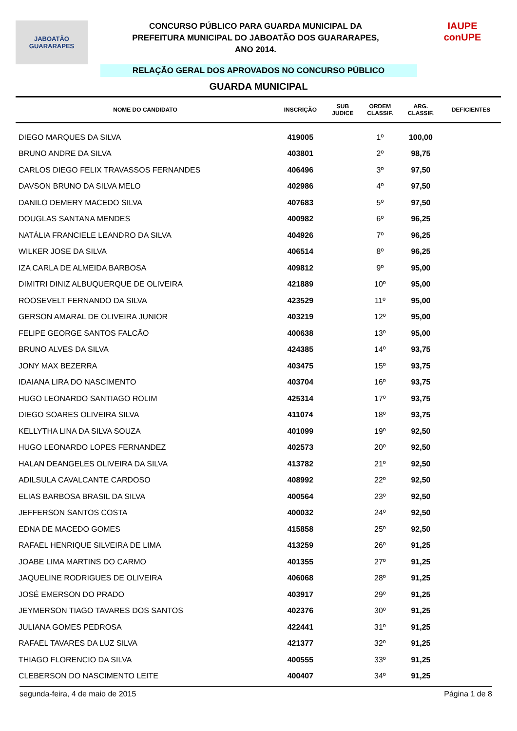JABOATÃO
GUARARAPES
CONCURSO PÚBLICO PARA GUARDA MUNICIPAL DA
PREFEITURA MUNICIPAL DO JABOATÃO DOS GUARARAPES,
ANO 2014.
IAUPE
conUPE
RELAÇÃO GERAL DOS APROVADOS NO CONCURSO PÚBLICO
GUARDA MUNICIPAL
| NOME DO CANDIDATO | INSCRIÇÃO | SUB JUDICE | ORDEM CLASSIF. | ARG. CLASSIF. | DEFICIENTES |
| --- | --- | --- | --- | --- | --- |
| DIEGO MARQUES DA SILVA | 419005 | | 1º | 100,00 | |
| BRUNO ANDRE DA SILVA | 403801 | | 2º | 98,75 | |
| CARLOS DIEGO FELIX TRAVASSOS FERNANDES | 406496 | | 3º | 97,50 | |
| DAVSON BRUNO DA SILVA MELO | 402986 | | 4º | 97,50 | |
| DANILO DEMERY MACEDO SILVA | 407683 | | 5º | 97,50 | |
| DOUGLAS SANTANA MENDES | 400982 | | 6º | 96,25 | |
| NATÁLIA FRANCIELE LEANDRO DA SILVA | 404926 | | 7º | 96,25 | |
| WILKER JOSE DA SILVA | 406514 | | 8º | 96,25 | |
| IZA CARLA DE ALMEIDA BARBOSA | 409812 | | 9º | 95,00 | |
| DIMITRI DINIZ ALBUQUERQUE DE OLIVEIRA | 421889 | | 10º | 95,00 | |
| ROOSEVELT FERNANDO DA SILVA | 423529 | | 11º | 95,00 | |
| GERSON AMARAL DE OLIVEIRA JUNIOR | 403219 | | 12º | 95,00 | |
| FELIPE GEORGE SANTOS FALCÃO | 400638 | | 13º | 95,00 | |
| BRUNO ALVES DA SILVA | 424385 | | 14º | 93,75 | |
| JONY MAX BEZERRA | 403475 | | 15º | 93,75 | |
| IDAIANA LIRA DO NASCIMENTO | 403704 | | 16º | 93,75 | |
| HUGO LEONARDO SANTIAGO ROLIM | 425314 | | 17º | 93,75 | |
| DIEGO SOARES OLIVEIRA SILVA | 411074 | | 18º | 93,75 | |
| KELLYTHA LINA DA SILVA SOUZA | 401099 | | 19º | 92,50 | |
| HUGO LEONARDO LOPES FERNANDEZ | 402573 | | 20º | 92,50 | |
| HALAN DEANGELES OLIVEIRA DA SILVA | 413782 | | 21º | 92,50 | |
| ADILSULA CAVALCANTE CARDOSO | 408992 | | 22º | 92,50 | |
| ELIAS BARBOSA BRASIL DA SILVA | 400564 | | 23º | 92,50 | |
| JEFFERSON SANTOS COSTA | 400032 | | 24º | 92,50 | |
| EDNA DE MACEDO GOMES | 415858 | | 25º | 92,50 | |
| RAFAEL HENRIQUE SILVEIRA DE LIMA | 413259 | | 26º | 91,25 | |
| JOABE LIMA MARTINS DO CARMO | 401355 | | 27º | 91,25 | |
| JAQUELINE RODRIGUES DE OLIVEIRA | 406068 | | 28º | 91,25 | |
| JOSÉ EMERSON DO PRADO | 403917 | | 29º | 91,25 | |
| JEYMERSON TIAGO TAVARES DOS SANTOS | 402376 | | 30º | 91,25 | |
| JULIANA GOMES PEDROSA | 422441 | | 31º | 91,25 | |
| RAFAEL TAVARES DA LUZ SILVA | 421377 | | 32º | 91,25 | |
| THIAGO FLORENCIO DA SILVA | 400555 | | 33º | 91,25 | |
| CLEBERSON DO NASCIMENTO LEITE | 400407 | | 34º | 91,25 | |
segunda-feira, 4 de maio de 2015 Página 1 de 8